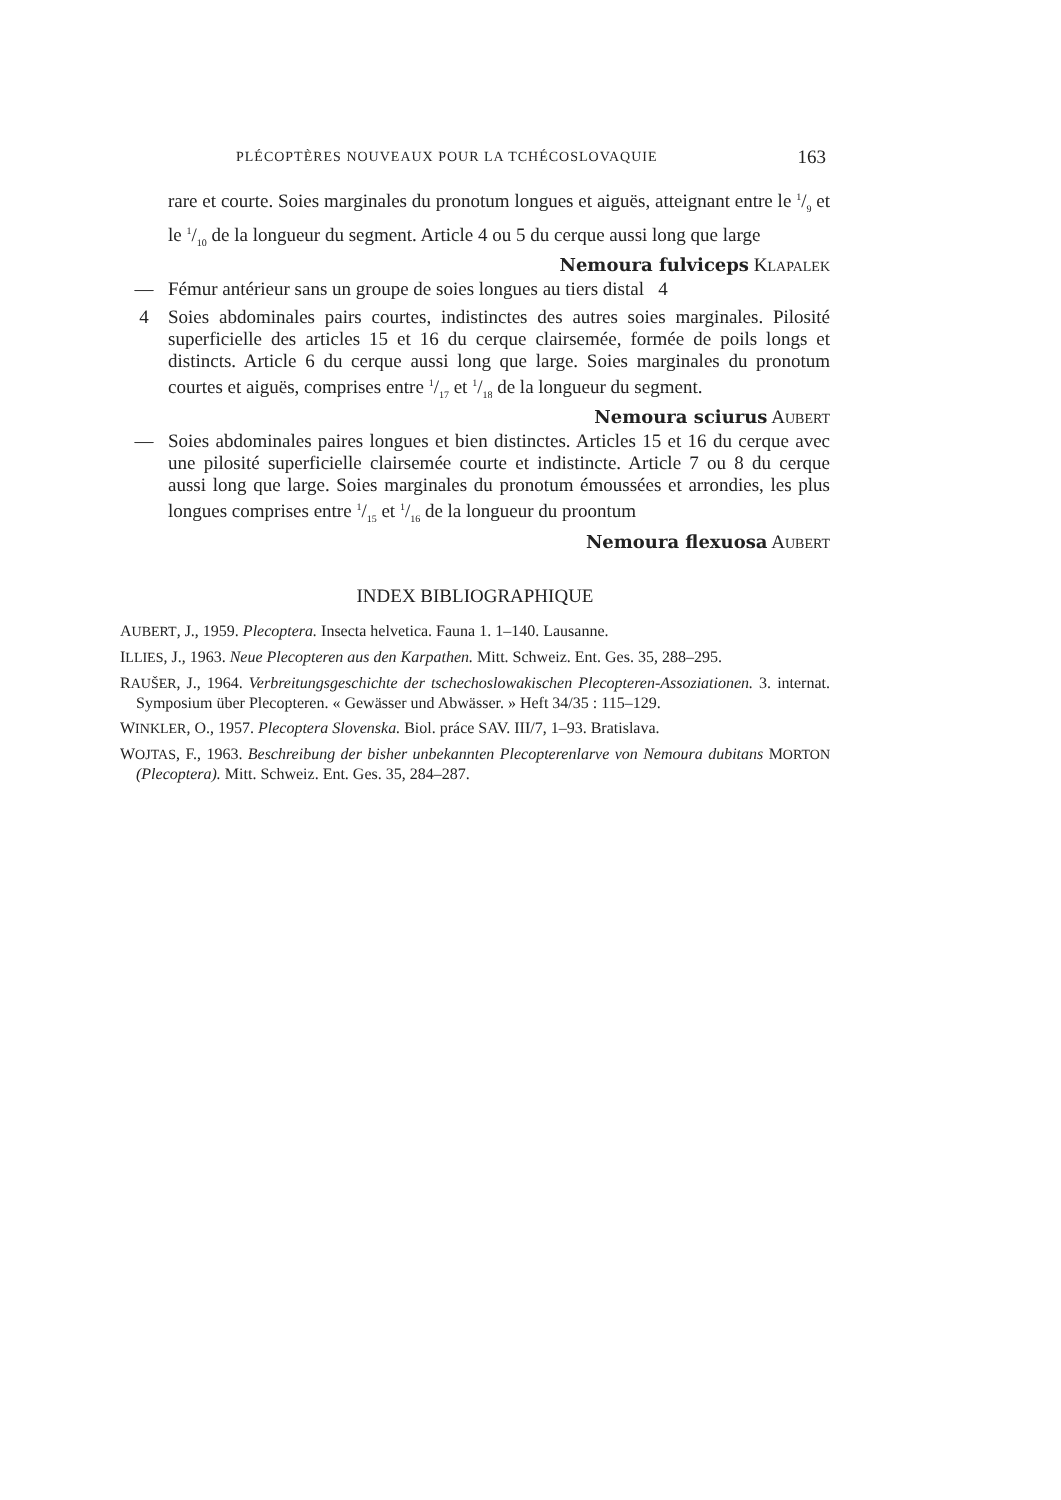PLÉCOPTÈRES NOUVEAUX POUR LA TCHÉCOSLOVAQUIE 163
rare et courte. Soies marginales du pronotum longues et aiguës, atteignant entre le 1/9 et le 1/10 de la longueur du segment. Article 4 ou 5 du cerque aussi long que large
Nemoura fulviceps KLAPALEK
— Fémur antérieur sans un groupe de soies longues au tiers distal 4
4 Soies abdominales pairs courtes, indistinctes des autres soies marginales. Pilosité superficielle des articles 15 et 16 du cerque clairsemée, formée de poils longs et distincts. Article 6 du cerque aussi long que large. Soies marginales du pronotum courtes et aiguës, comprises entre 1/17 et 1/18 de la longueur du segment.
Nemoura sciurus AUBERT
— Soies abdominales paires longues et bien distinctes. Articles 15 et 16 du cerque avec une pilosité superficielle clairsemée courte et indistincte. Article 7 ou 8 du cerque aussi long que large. Soies marginales du pronotum émoussées et arrondies, les plus longues comprises entre 1/15 et 1/16 de la longueur du proontum
Nemoura flexuosa AUBERT
INDEX BIBLIOGRAPHIQUE
AUBERT, J., 1959. Plecoptera. Insecta helvetica. Fauna 1. 1–140. Lausanne.
ILLIES, J., 1963. Neue Plecopteren aus den Karpathen. Mitt. Schweiz. Ent. Ges. 35, 288–295.
RAUŠER, J., 1964. Verbreitungsgeschichte der tschechoslowakischen Plecopteren-Assoziationen. 3. internat. Symposium über Plecopteren. « Gewässer und Abwässer. » Heft 34/35 : 115–129.
WINKLER, O., 1957. Plecoptera Slovenska. Biol. práce SAV. III/7, 1–93. Bratislava.
WOJTAS, F., 1963. Beschreibung der bisher unbekannten Plecopterenlarve von Nemoura dubitans MORTON (Plecoptera). Mitt. Schweiz. Ent. Ges. 35, 284–287.